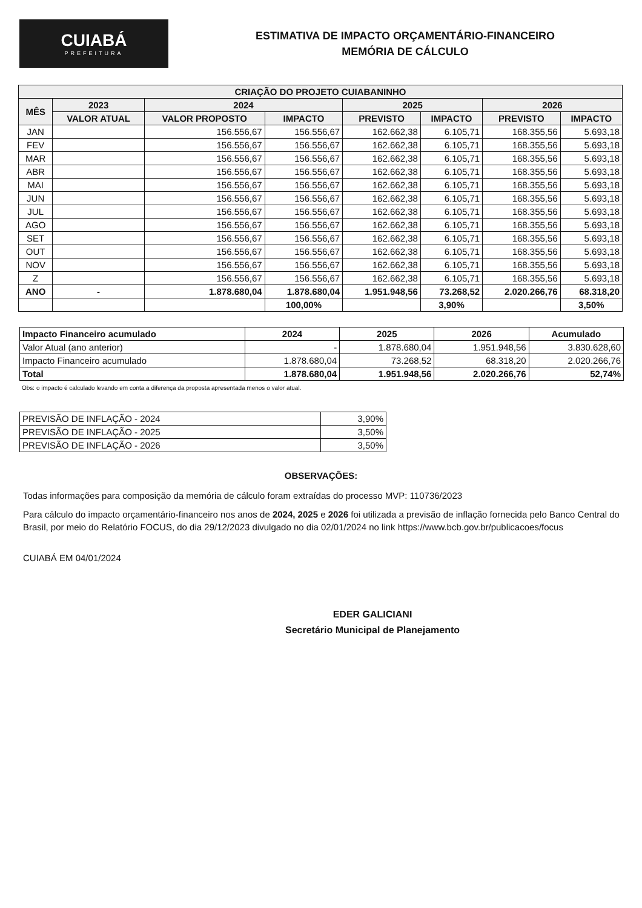CUIABÁ
PREFEITURA
ESTIMATIVA DE IMPACTO ORÇAMENTÁRIO-FINANCEIRO
MEMÓRIA DE CÁLCULO
| CRIAÇÃO DO PROJETO CUIABANINHO | | | | | | | |
| --- | --- | --- | --- | --- | --- | --- | --- |
| MÊS | 2023 | 2024 | | 2025 | | 2026 | |
| | VALOR ATUAL | VALOR PROPOSTO | IMPACTO | PREVISTO | IMPACTO | PREVISTO | IMPACTO |
| JAN | | 156.556,67 | 156.556,67 | 162.662,38 | 6.105,71 | 168.355,56 | 5.693,18 |
| FEV | | 156.556,67 | 156.556,67 | 162.662,38 | 6.105,71 | 168.355,56 | 5.693,18 |
| MAR | | 156.556,67 | 156.556,67 | 162.662,38 | 6.105,71 | 168.355,56 | 5.693,18 |
| ABR | | 156.556,67 | 156.556,67 | 162.662,38 | 6.105,71 | 168.355,56 | 5.693,18 |
| MAI | | 156.556,67 | 156.556,67 | 162.662,38 | 6.105,71 | 168.355,56 | 5.693,18 |
| JUN | | 156.556,67 | 156.556,67 | 162.662,38 | 6.105,71 | 168.355,56 | 5.693,18 |
| JUL | | 156.556,67 | 156.556,67 | 162.662,38 | 6.105,71 | 168.355,56 | 5.693,18 |
| AGO | | 156.556,67 | 156.556,67 | 162.662,38 | 6.105,71 | 168.355,56 | 5.693,18 |
| SET | | 156.556,67 | 156.556,67 | 162.662,38 | 6.105,71 | 168.355,56 | 5.693,18 |
| OUT | | 156.556,67 | 156.556,67 | 162.662,38 | 6.105,71 | 168.355,56 | 5.693,18 |
| NOV | | 156.556,67 | 156.556,67 | 162.662,38 | 6.105,71 | 168.355,56 | 5.693,18 |
| Z | | 156.556,67 | 156.556,67 | 162.662,38 | 6.105,71 | 168.355,56 | 5.693,18 |
| ANO | - | 1.878.680,04 | 1.878.680,04 | 1.951.948,56 | 73.268,52 | 2.020.266,76 | 68.318,20 |
| | | | 100,00% | | 3,90% | | 3,50% |
| Impacto Financeiro acumulado | 2024 | 2025 | 2026 | Acumulado |
| Valor Atual (ano anterior) | - | 1.878.680,04 | 1.951.948,56 | 3.830.628,60 |
| Impacto Financeiro acumulado | 1.878.680,04 | 73.268,52 | 68.318,20 | 2.020.266,76 |
| Total | 1.878.680,04 | 1.951.948,56 | 2.020.266,76 | 52,74% |
Obs: o impacto é calculado levando em conta a diferença da proposta apresentada menos o valor atual.
| PREVISÃO DE INFLAÇÃO - 2024 | 3,90% |
| PREVISÃO DE INFLAÇÃO - 2025 | 3,50% |
| PREVISÃO DE INFLAÇÃO - 2026 | 3,50% |
OBSERVAÇÕES:
Todas informações para composição da memória de cálculo foram extraídas do processo MVP: 110736/2023
Para cálculo do impacto orçamentário-financeiro nos anos de 2024, 2025 e 2026 foi utilizada a previsão de inflação fornecida pelo Banco Central do Brasil, por meio do Relatório FOCUS, do dia 29/12/2023 divulgado no dia 02/01/2024 no link https://www.bcb.gov.br/publicacoes/focus
CUIABÁ EM 04/01/2024
EDER GALICIANI
Secretário Municipal de Planejamento